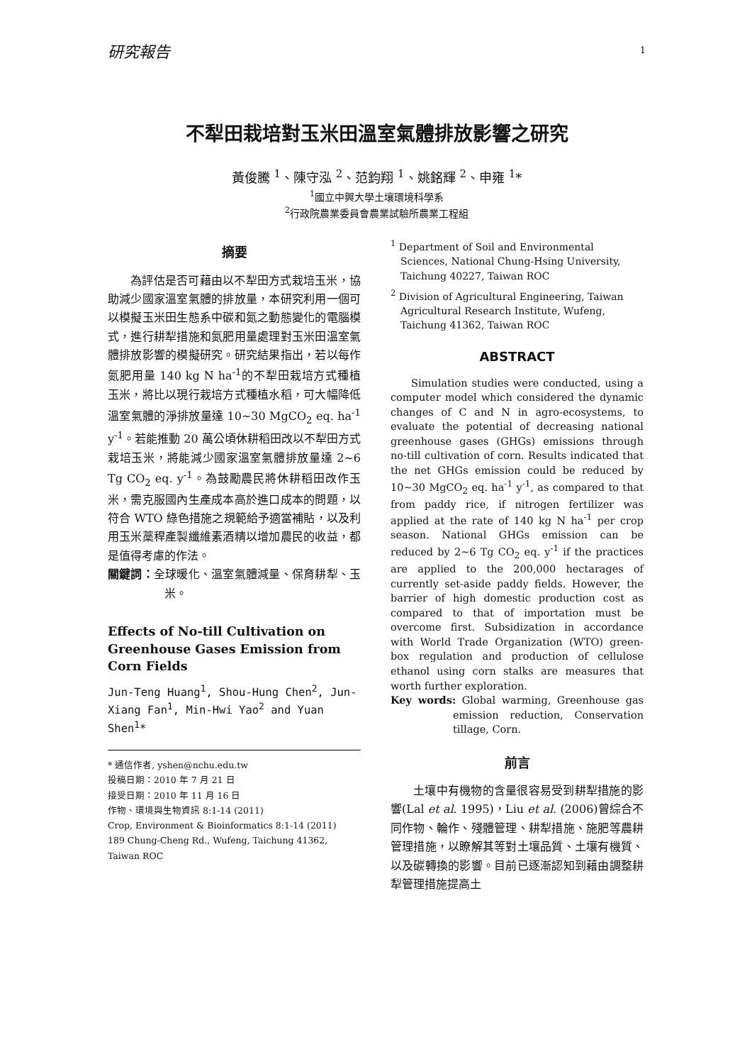研究報告
1
不犁田栽培對玉米田溫室氣體排放影響之研究
黃俊騰 <sup>1</sup>、陳守泓 <sup>2</sup>、范鈞翔 <sup>1</sup>、姚銘輝 <sup>2</sup>、申雍 <sup>1</sup>*
<sup>1</sup> 國立中興大學土壤環境科學系
<sup>2</sup> 行政院農業委員會農業試驗所農業工程組
摘要
為評估是否可藉由以不犁田方式栽培玉米，協助減少國家溫室氣體的排放量，本研究利用一個可以模擬玉米田生態系中碳和氮之動態變化的電腦模式，進行耕犁措施和氮肥用量處理對玉米田溫室氣體排放影響的模擬研究。研究結果指出，若以每作氮肥用量 140 kg N ha<sup>-1</sup>的不犁田栽培方式種植玉米，將比以現行栽培方式種植水稻，可大幅降低溫室氣體的淨排放量達 10~30 MgCO<sub>2</sub> eq. ha<sup>-1</sup> y<sup>-1</sup>。若能推動 20 萬公頃休耕稻田改以不犁田方式栽培玉米，將能減少國家溫室氣體排放量達 2~6 Tg CO<sub>2</sub> eq. y<sup>-1</sup>。為鼓勵農民將休耕稻田改作玉米，需克服國內生產成本高於進口成本的問題，以符合 WTO 綠色措施之規範給予適當補貼，以及利用玉米藁稈產製纖維素酒精以增加農民的收益，都是值得考慮的作法。
關鍵詞：全球暖化、溫室氣體減量、保育耕犁、玉米。
Effects of No-till Cultivation on Greenhouse Gases Emission from Corn Fields
Jun-Teng Huang<sup>1</sup>, Shou-Hung Chen<sup>2</sup>, Jun-Xiang Fan<sup>1</sup>, Min-Hwi Yao<sup>2</sup> and Yuan Shen<sup>1</sup>*
* 通信作者, yshen@nchu.edu.tw
投稿日期：2010 年 7 月 21 日
接受日期：2010 年 11 月 16 日
作物、環境與生物資訊 8:1-14 (2011)
Crop, Environment & Bioinformatics 8:1-14 (2011)
189 Chung-Cheng Rd., Wufeng, Taichung 41362, Taiwan ROC
<sup>1</sup> Department of Soil and Environmental Sciences, National Chung-Hsing University, Taichung 40227, Taiwan ROC
<sup>2</sup> Division of Agricultural Engineering, Taiwan Agricultural Research Institute, Wufeng, Taichung 41362, Taiwan ROC
ABSTRACT
Simulation studies were conducted, using a computer model which considered the dynamic changes of C and N in agro-ecosystems, to evaluate the potential of decreasing national greenhouse gases (GHGs) emissions through no-till cultivation of corn. Results indicated that the net GHGs emission could be reduced by 10~30 MgCO<sub>2</sub> eq. ha<sup>-1</sup> y<sup>-1</sup>, as compared to that from paddy rice, if nitrogen fertilizer was applied at the rate of 140 kg N ha<sup>-1</sup> per crop season. National GHGs emission can be reduced by 2~6 Tg CO<sub>2</sub> eq. y<sup>-1</sup> if the practices are applied to the 200,000 hectarages of currently set-aside paddy fields. However, the barrier of high domestic production cost as compared to that of importation must be overcome first. Subsidization in accordance with World Trade Organization (WTO) green-box regulation and production of cellulose ethanol using corn stalks are measures that worth further exploration.
Key words: Global warming, Greenhouse gas emission reduction, Conservation tillage, Corn.
前言
土壤中有機物的含量很容易受到耕犁措施的影響(Lal et al. 1995)，Liu et al. (2006)曾綜合不同作物、輪作、殘體管理、耕犁措施、施肥等農耕管理措施，以瞭解其等對土壤品質、土壤有機質、以及碳轉換的影響。目前已逐漸認知到藉由調整耕犁管理措施提高土